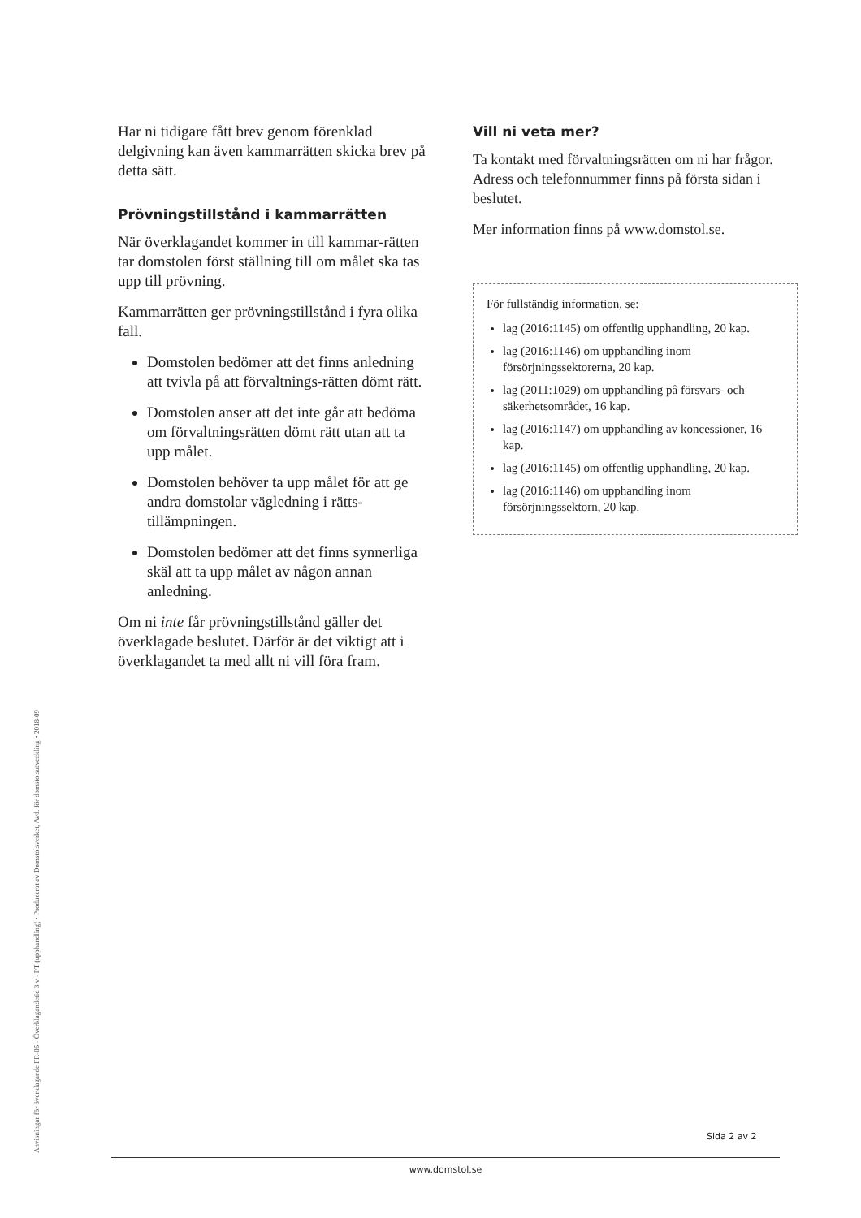Anvisningar för överklagande FR-05 - Överklagandetid 3 v - PT (upphandling) • Producerat av Domstolsverket, Avd. för domstolsutveckling • 2018-09
Har ni tidigare fått brev genom förenklad delgivning kan även kammarrätten skicka brev på detta sätt.
Prövningstillstånd i kammarrätten
När överklagandet kommer in till kammar-rätten tar domstolen först ställning till om målet ska tas upp till prövning.
Kammarrätten ger prövningstillstånd i fyra olika fall.
Domstolen bedömer att det finns anledning att tvivla på att förvaltnings-rätten dömt rätt.
Domstolen anser att det inte går att bedöma om förvaltningsrätten dömt rätt utan att ta upp målet.
Domstolen behöver ta upp målet för att ge andra domstolar vägledning i rätts-tillämpningen.
Domstolen bedömer att det finns synnerliga skäl att ta upp målet av någon annan anledning.
Om ni inte får prövningstillstånd gäller det överklagade beslutet. Därför är det viktigt att i överklagandet ta med allt ni vill föra fram.
Vill ni veta mer?
Ta kontakt med förvaltningsrätten om ni har frågor. Adress och telefonnummer finns på första sidan i beslutet.
Mer information finns på www.domstol.se.
För fullständig information, se:
lag (2016:1145) om offentlig upphandling, 20 kap.
lag (2016:1146) om upphandling inom försörjningssektorerna, 20 kap.
lag (2011:1029) om upphandling på försvars- och säkerhetsområdet, 16 kap.
lag (2016:1147) om upphandling av koncessioner, 16 kap.
lag (2016:1145) om offentlig upphandling, 20 kap.
lag (2016:1146) om upphandling inom försörjningssektorn, 20 kap.
Sida 2 av 2
www.domstol.se